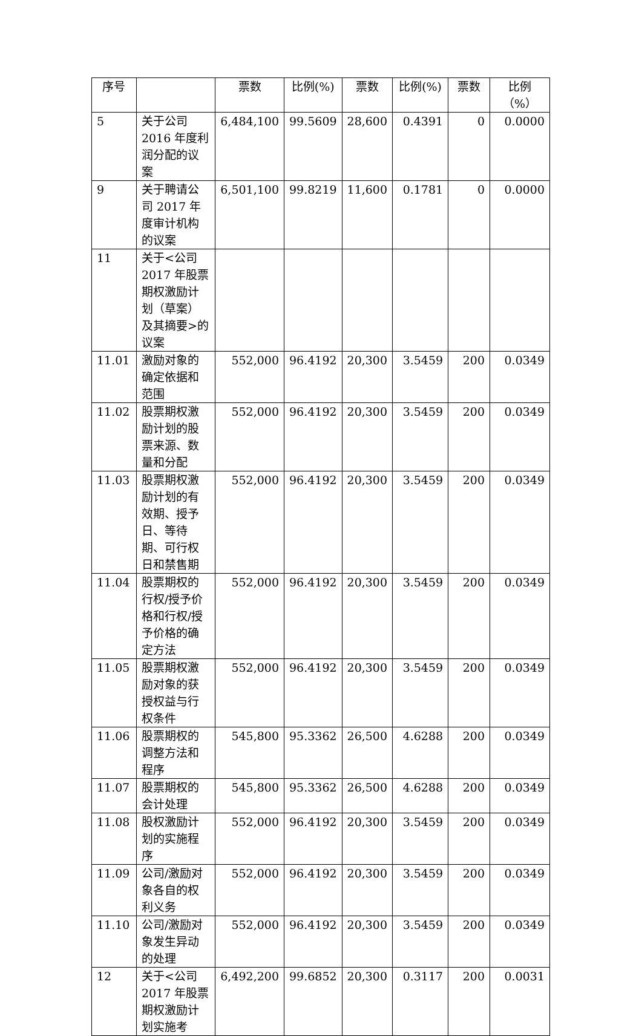| 序号 | | 票数 | 比例(%) | 票数 | 比例(%) | 票数 | 比例（%） |
| --- | --- | --- | --- | --- | --- | --- | --- |
| 5 | 关于公司 2016 年度利润分配的议案 | 6,484,100 | 99.5609 | 28,600 | 0.4391 | 0 | 0.0000 |
| 9 | 关于聘请公司 2017 年度审计机构的议案 | 6,501,100 | 99.8219 | 11,600 | 0.1781 | 0 | 0.0000 |
| 11 | 关于<公司2017 年股票期权激励计划（草案）及其摘要>的议案 | | | | | | |
| 11.01 | 激励对象的确定依据和范围 | 552,000 | 96.4192 | 20,300 | 3.5459 | 200 | 0.0349 |
| 11.02 | 股票期权激励计划的股票来源、数量和分配 | 552,000 | 96.4192 | 20,300 | 3.5459 | 200 | 0.0349 |
| 11.03 | 股票期权激励计划的有效期、授予日、等待期、可行权日和禁售期 | 552,000 | 96.4192 | 20,300 | 3.5459 | 200 | 0.0349 |
| 11.04 | 股票期权的行权/授予价格和行权/授予价格的确定方法 | 552,000 | 96.4192 | 20,300 | 3.5459 | 200 | 0.0349 |
| 11.05 | 股票期权激励对象的获授权益与行权条件 | 552,000 | 96.4192 | 20,300 | 3.5459 | 200 | 0.0349 |
| 11.06 | 股票期权的调整方法和程序 | 545,800 | 95.3362 | 26,500 | 4.6288 | 200 | 0.0349 |
| 11.07 | 股票期权的会计处理 | 545,800 | 95.3362 | 26,500 | 4.6288 | 200 | 0.0349 |
| 11.08 | 股权激励计划的实施程序 | 552,000 | 96.4192 | 20,300 | 3.5459 | 200 | 0.0349 |
| 11.09 | 公司/激励对象各自的权利义务 | 552,000 | 96.4192 | 20,300 | 3.5459 | 200 | 0.0349 |
| 11.10 | 公司/激励对象发生异动的处理 | 552,000 | 96.4192 | 20,300 | 3.5459 | 200 | 0.0349 |
| 12 | 关于<公司2017 年股票期权激励计划实施考 | 6,492,200 | 99.6852 | 20,300 | 0.3117 | 200 | 0.0031 |